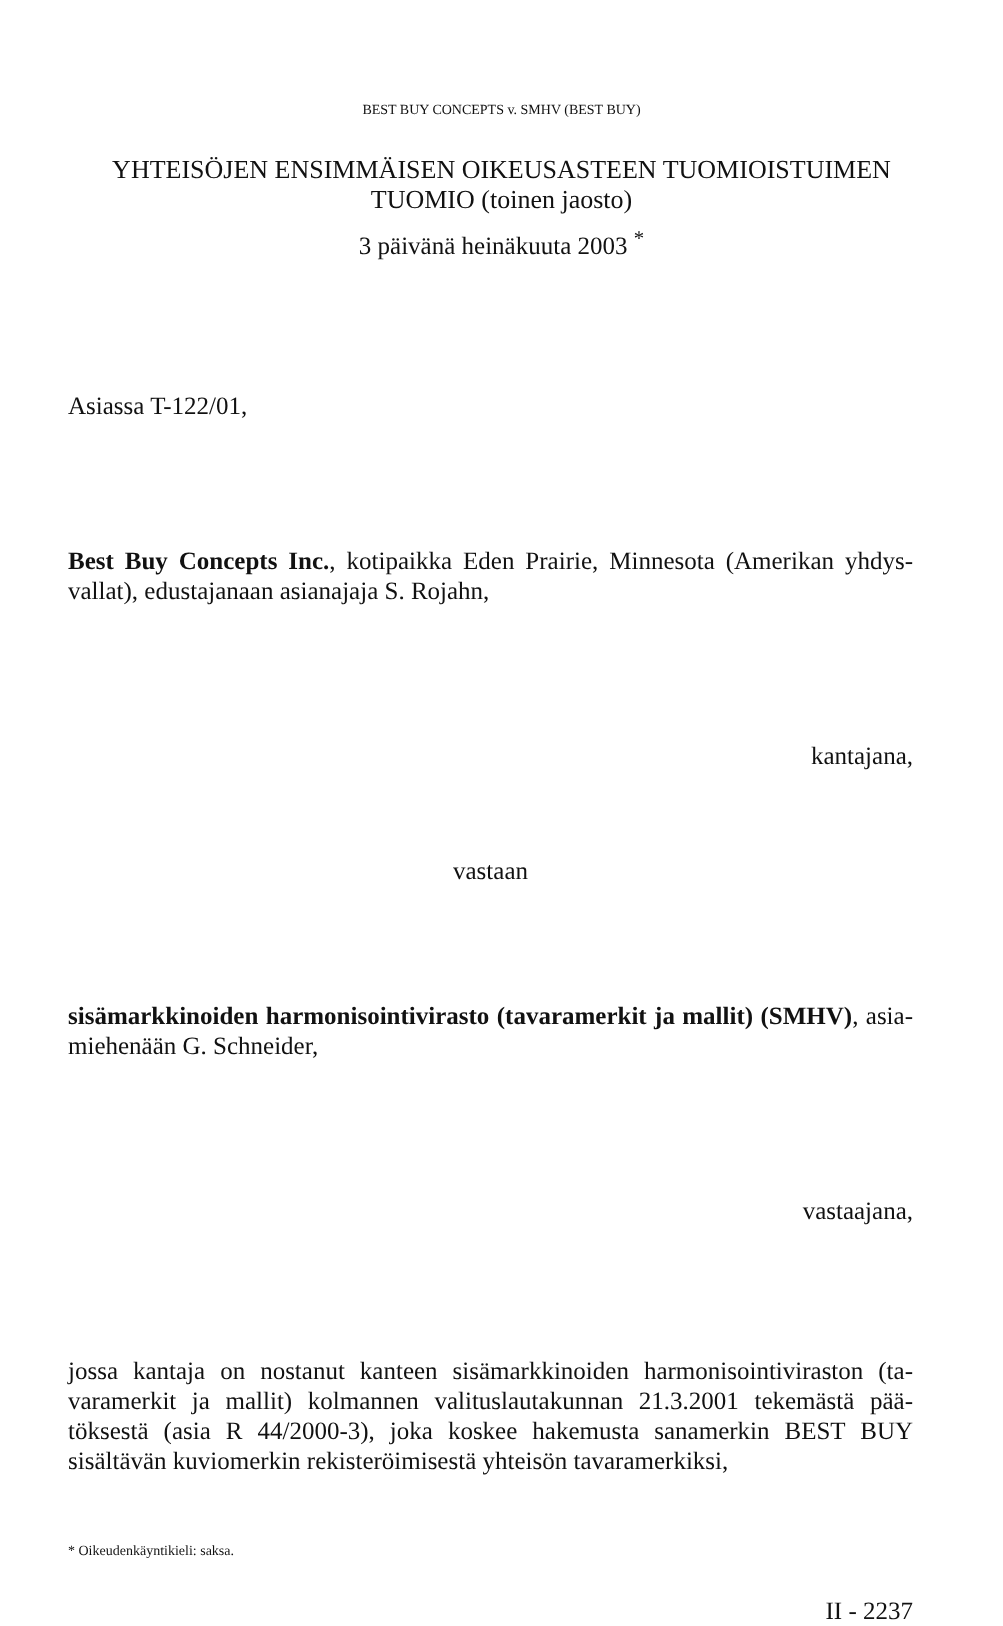BEST BUY CONCEPTS v. SMHV (BEST BUY)
YHTEISÖJEN ENSIMMÄISEN OIKEUSASTEEN TUOMIOISTUIMEN
TUOMIO (toinen jaosto)
3 päivänä heinäkuuta 2003 <sup>*</sup>
Asiassa T-122/01,
Best Buy Concepts Inc., kotipaikka Eden Prairie, Minnesota (Amerikan yhdys-vallat), edustajanaan asianajaja S. Rojahn,
kantajana,
vastaan
sisämarkkinoiden harmonisointivirasto (tavaramerkit ja mallit) (SMHV), asia-miehenään G. Schneider,
vastaajana,
jossa kantaja on nostanut kanteen sisämarkkinoiden harmonisointiviraston (ta-varamerkit ja mallit) kolmannen valituslautakunnan 21.3.2001 tekemästä pää-töksestä (asia R 44/2000-3), joka koskee hakemusta sanamerkin BEST BUY sisältävän kuviomerkin rekisteröimisestä yhteisön tavaramerkiksi,
* Oikeudenkäyntikieli: saksa.
II - 2237